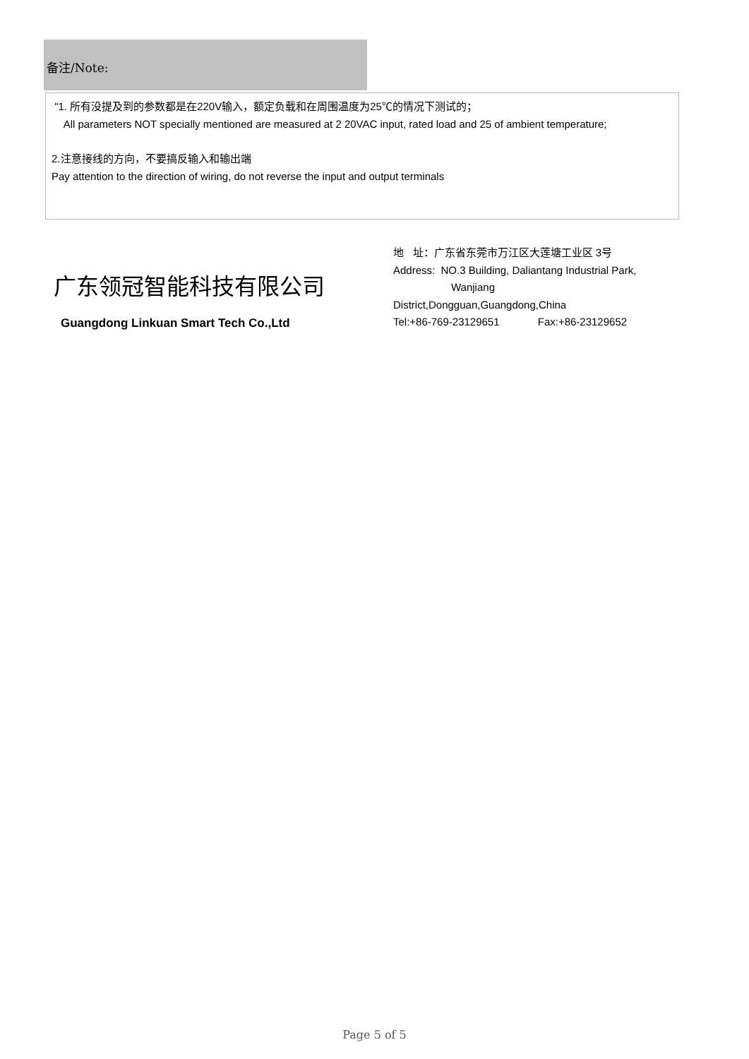备注/Note:
"1. 所有没提及到的参数都是在220V输入，额定负载和在周围温度为25℃的情况下测试的；
All parameters NOT specially mentioned are measured at 2 20VAC input, rated load and 25 of ambient temperature;
2.注意接线的方向，不要搞反输入和输出端
Pay attention to the direction of wiring, do not reverse the input and output terminals
广东领冠智能科技有限公司
Guangdong Linkuan Smart Tech Co.,Ltd
地 址：广东省东莞市万江区大莲塘工业区 3号
Address: NO.3 Building, Daliantang Industrial Park,
Wanjiang
District,Dongguan,Guangdong,China
Tel:+86-769-23129651 Fax:+86-23129652
Page 5 of 5